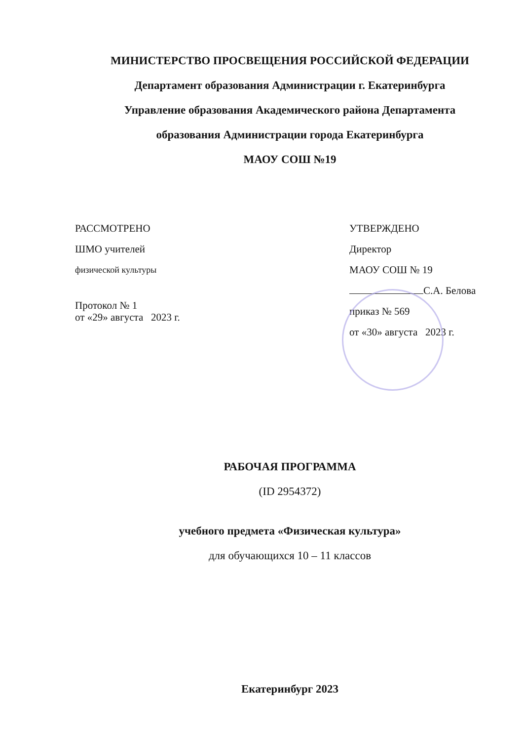МИНИСТЕРСТВО ПРОСВЕЩЕНИЯ РОССИЙСКОЙ ФЕДЕРАЦИИ
Департамент образования Администрации г. Екатеринбурга
Управление образования Академического района Департамента
образования Администрации города Екатеринбурга
МАОУ СОШ №19
РАССМОТРЕНО
ШМО учителей
физической культуры
Протокол № 1
от «29» августа 2023 г.
УТВЕРЖДЕНО
Директор
МАОУ СОШ № 19
С.А. Белова
приказ № 569
от «30» августа 2023 г.
РАБОЧАЯ ПРОГРАММА
(ID 2954372)
учебного предмета «Физическая культура»
для обучающихся 10 – 11 классов
Екатеринбург 2023